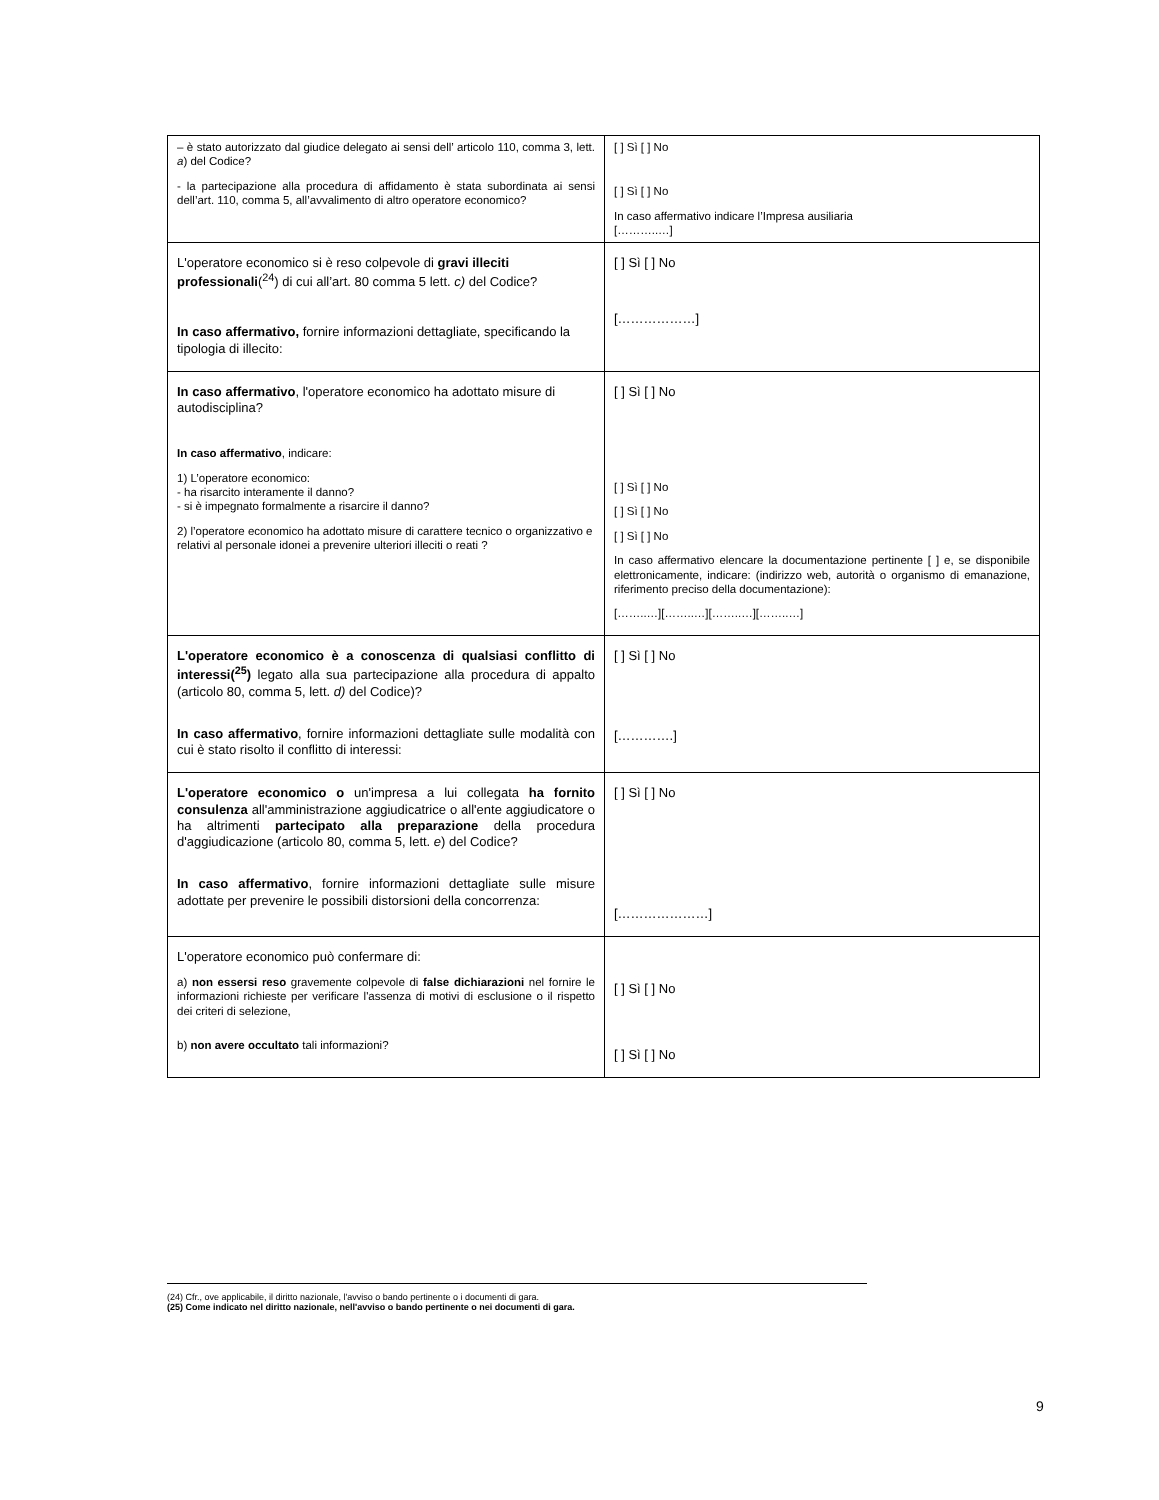| – è stato autorizzato dal giudice delegato ai sensi dell’ articolo 110, comma 3, lett. a ) del Codice? - la partecipazione alla procedura di affidamento è stata subordinata ai sensi dell’art. 110, comma 5, all’avvalimento di altro operatore economico? | [ ] Sì [ ] No [ ] Sì [ ] No In caso affermativo indicare l’Impresa ausiliaria [………..…] |
| L'operatore economico si è reso colpevole di gravi illeciti professionali (<sup>24</sup>) di cui all’art. 80 comma 5 lett. c) del Codice? In caso affermativo, fornire informazioni dettagliate, specificando la tipologia di illecito: | [ ] Sì [ ] No [………………] |
| In caso affermativo , l'operatore economico ha adottato misure di autodisciplina? In caso affermativo , indicare: 1) L’operatore economico: - ha risarcito interamente il danno? - si è impegnato formalmente a risarcire il danno? 2) l’operatore economico ha adottato misure di carattere tecnico o organizzativo e relativi al personale idonei a prevenire ulteriori illeciti o reati ? | [ ] Sì [ ] No [ ] Sì [ ] No [ ] Sì [ ] No [ ] Sì [ ] No In caso affermativo elencare la documentazione pertinente [ ] e, se disponibile elettronicamente, indicare: (indirizzo web, autorità o organismo di emanazione, riferimento preciso della documentazione): [……..…][……..…][……..…][……..…] |
| L'operatore economico è a conoscenza di qualsiasi conflitto di interessi(<sup>25</sup>) legato alla sua partecipazione alla procedura di appalto (articolo 80, comma 5, lett. d) del Codice)? In caso affermativo , fornire informazioni dettagliate sulle modalità con cui è stato risolto il conflitto di interessi: | [ ] Sì [ ] No [………….] |
| L'operatore economico o un'impresa a lui collegata ha fornito consulenza all'amministrazione aggiudicatrice o all'ente aggiudicatore o ha altrimenti partecipato alla preparazione della procedura d'aggiudicazione (articolo 80, comma 5, lett. e ) del Codice? In caso affermativo , fornire informazioni dettagliate sulle misure adottate per prevenire le possibili distorsioni della concorrenza: | [ ] Sì [ ] No […………………] |
| L'operatore economico può confermare di: a) non essersi reso gravemente colpevole di false dichiarazioni nel fornire le informazioni richieste per verificare l'assenza di motivi di esclusione o il rispetto dei criteri di selezione, b) non avere occultato tali informazioni? | [ ] Sì [ ] No [ ] Sì [ ] No |
(24) Cfr., ove applicabile, il diritto nazionale, l'avviso o bando pertinente o i documenti di gara.
(25) Come indicato nel diritto nazionale, nell'avviso o bando pertinente o nei documenti di gara.
9